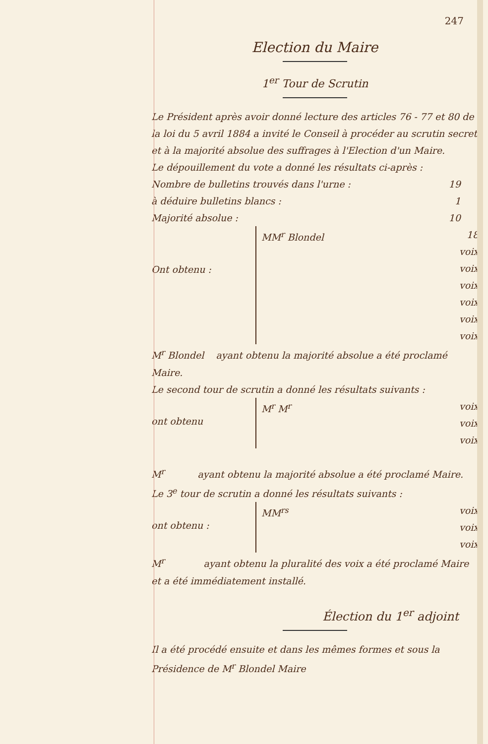247
Election du Maire
1<sup>er</sup> Tour de Scrutin
Le Président après avoir donné lecture des articles 76 - 77 et 80 de la loi du 5 avril 1884 a invité le Conseil à procéder au scrutin secret et à la majorité absolue des suffrages à l'Election d'un Maire.
Le dépouillement du vote a donné les résultats ci-après :
Nombre de bulletins trouvés dans l'urne : 19
à déduire bulletins blancs : 1
Majorité absolue : 10
Ont obtenu :
MM<sup>r</sup> Blondel 18 voix
voix
voix
voix
voix
voix
M<sup>r</sup> Blondel ayant obtenu la majorité absolue a été proclamé Maire.
Le second tour de scrutin a donné les résultats suivants :
ont obtenu
M<sup>r</sup> M<sup>r</sup> voix
voix
voix
M<sup>r</sup> ayant obtenu la majorité absolue a été proclamé Maire.
Le 3<sup>e</sup> tour de scrutin a donné les résultats suivants :
ont obtenu :
MM<sup>rs</sup> voix
voix
voix
M<sup>r</sup> ayant obtenu la pluralité des voix a été proclamé Maire et a été immédiatement installé.
Élection du 1<sup>er</sup> adjoint
Il a été procédé ensuite et dans les mêmes formes et sous la Présidence de M<sup>r</sup> Blondel Maire